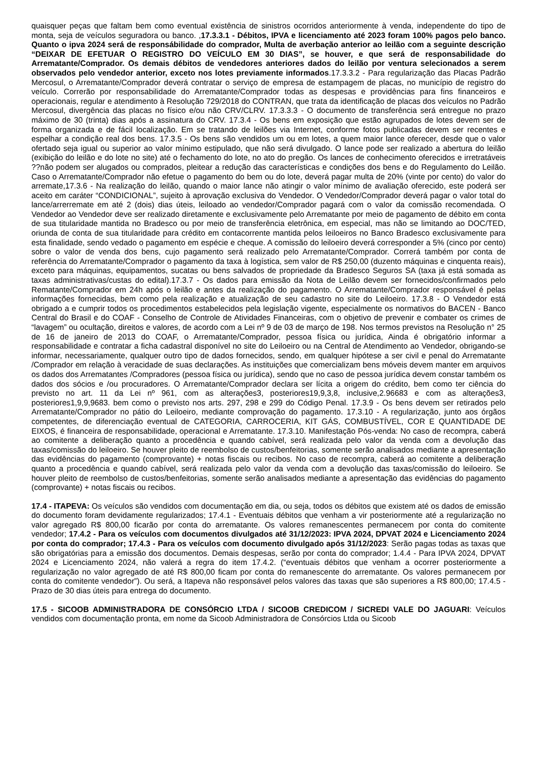quaisquer peças que faltam bem como eventual existência de sinistros ocorridos anteriormente à venda, independente do tipo de monta, seja de veículos seguradora ou banco. ,17.3.3.1 - Débitos, IPVA e licenciamento até 2023 foram 100% pagos pelo banco. Quanto o ipva 2024 será de responsábilidade do comprador, Multa de averbação anterior ao leilão com a seguinte descrição “DEIXAR DE EFETUAR O REGISTRO DO VEÍCULO EM 30 DIAS”, se houver, e que será de responsabilidade do Arrematante/Comprador. Os demais débitos de vendedores anteriores dados do leilão por ventura selecionados a serem observados pelo vendedor anterior, exceto nos lotes previamente informados.17.3.3.2 - Para regularização das Placas Padrão Mercosul, o Arrematante/Comprador deverá contratar o serviço de empresa de estampagem de placas, no município de registro do veículo. Correrão por responsabilidade do Arrematante/Comprador todas as despesas e providências para fins financeiros e operacionais, regular e atendimento à Resolução 729/2018 do CONTRAN, que trata da identificação de placas dos veículos no Padrão Mercosul, divergência das placas no físico e/ou não CRV/CLRV. 17.3.3.3 - O documento de transferência será entregue no prazo máximo de 30 (trinta) dias após a assinatura do CRV. 17.3.4 - Os bens em exposição que estão agrupados de lotes devem ser de forma organizada e de fácil localização. Em se tratando de leilões via Internet, conforme fotos publicadas devem ser recentes e espelhar a condição real dos bens. 17.3.5 - Os bens são vendidos um ou em lotes, a quem maior lance oferecer, desde que o valor ofertado seja igual ou superior ao valor mínimo estipulado, que não será divulgado. O lance pode ser realizado a abertura do leilão (exibição do leilão e do lote no site) até o fechamento do lote, no ato do pregão. Os lances de conhecimento oferecidos e irretratáveis ??não podem ser alugados ou comprados, pleitear a redução das características e condições dos bens e do Regulamento do Leilão. Caso o Arrematante/Comprador não efetue o pagamento do bem ou do lote, deverá pagar multa de 20% (vinte por cento) do valor do arremate,17.3.6 - Na realização do leilão, quando o maior lance não atingir o valor mínimo de avaliação oferecido, este poderá ser aceito em caráter “CONDICIONAL”, sujeito à aprovação exclusiva do Vendedor. O Vendedor/Comprador deverá pagar o valor total do lance/arrerremate em até 2 (dois) dias úteis, leiloado ao vendedor/Comprador pagará com o valor da comissão recomendada. O Vendedor ao Vendedor deve ser realizado diretamente e exclusivamente pelo Arrematante por meio de pagamento de débito em conta de sua titularidade mantida no Bradesco ou por meio de transferência eletrônica, em especial, mas não se limitando ao DOC/TED, oriunda de conta de sua titularidade para crédito em contacorrente mantida pelos leiloeiros no Banco Bradesco exclusivamente para esta finalidade, sendo vedado o pagamento em espécie e cheque. A comissão do leiloeiro deverá corresponder a 5% (cinco por cento) sobre o valor de venda dos bens, cujo pagamento será realizado pelo Arrematante/Comprador. Correrá também por conta de referência do Arrematante/Comprador o pagamento da taxa à logística, sem valor de R$ 250,00 (duzento máquinas e cinquenta reais), exceto para máquinas, equipamentos, sucatas ou bens salvados de propriedade da Bradesco Seguros SA (taxa já está somada as taxas administrativas/custas do edital).17.3.7 - Os dados para emissão da Nota de Leilão devem ser fornecidos/confirmados pelo Rematante/Comprador em 24h após o leilão e antes da realização do pagamento. O Arrematante/Comprador responsável é pelas informações fornecidas, bem como pela realização e atualização de seu cadastro no site do Leiloeiro. 17.3.8 - O Vendedor está obrigado a e cumprir todos os procedimentos estabelecidos pela legislação vigente, especialmente os normativos do BACEN - Banco Central do Brasil e do COAF - Conselho de Controle de Atividades Financeiras, com o objetivo de prevenir e combater os crimes de “lavagem” ou ocultação, direitos e valores, de acordo com a Lei nº 9 de 03 de março de 198. Nos termos previstos na Resolução n° 25 de 16 de janeiro de 2013 do COAF, o Arrematante/Comprador, pessoa física ou jurídica, Ainda é obrigatório informar a responsabilidade e contratar a ficha cadastral disponível no site do Leiloeiro ou na Central de Atendimento ao Vendedor, obrigando-se informar, necessariamente, qualquer outro tipo de dados fornecidos, sendo, em qualquer hipótese a ser civil e penal do Arrematante /Comprador em relação à veracidade de suas declarações. As instituições que comercializam bens móveis devem manter em arquivos os dados dos Arrematantes /Compradores (pessoa física ou jurídica), sendo que no caso de pessoa jurídica devem constar também os dados dos sócios e /ou procuradores. O Arrematante/Comprador declara ser lícita a origem do crédito, bem como ter ciência do previsto no art. 11 da Lei nº 961, com as alterações3, posteriores19,9,3,8, inclusive,2.96683 e com as alterações3, posteriores1,9,9,9683. bem como o previsto nos arts. 297, 298 e 299 do Código Penal. 17.3.9 - Os bens devem ser retirados pelo Arrematante/Comprador no pátio do Leiloeiro, mediante comprovação do pagamento. 17.3.10 - A regularização, junto aos órgãos competentes, de diferenciação eventual de CATEGORIA, CARROCERIA, KIT GÁS, COMBUSTÍVEL, COR E QUANTIDADE DE EIXOS, é financeira de responsabilidade, operacional e Arrematante. 17.3.10. Manifestação Pós-venda: No caso de recompra, caberá ao comitente a deliberação quanto a procedência e quando cabível, será realizada pelo valor da venda com a devolução das taxas/comissão do leiloeiro. Se houver pleito de reembolso de custos/benfeitorias, somente serão analisados mediante a apresentação das evidências do pagamento (comprovante) + notas fiscais ou recibos. No caso de recompra, caberá ao comitente a deliberação quanto a procedência e quando cabível, será realizada pelo valor da venda com a devolução das taxas/comissão do leiloeiro. Se houver pleito de reembolso de custos/benfeitorias, somente serão analisados mediante a apresentação das evidências do pagamento (comprovante) + notas fiscais ou recibos.
17.4 - ITAPEVA: Os veículos são vendidos com documentação em dia, ou seja, todos os débitos que existem até os dados de emissão do documento foram devidamente regularizados; 17.4.1 - Eventuais débitos que venham a vir posteriormente até a regularização no valor agregado R$ 800,00 ficarão por conta do arrematante. Os valores remanescentes permanecem por conta do comitente vendedor; 17.4.2 - Para os veículos com documentos divulgados até 31/12/2023: IPVA 2024, DPVAT 2024 e Licenciamento 2024 por conta do comprador; 17.4.3 - Para os veículos com documento divulgado após 31/12/2023: Serão pagas todas as taxas que são obrigatórias para a emissão dos documentos. Demais despesas, serão por conta do comprador; 1.4.4 - Para IPVA 2024, DPVAT 2024 e Licenciamento 2024, não valerá a regra do item 17.4.2. (“eventuais débitos que venham a ocorrer posteriormente a regularização no valor agregado de até R$ 800,00 ficam por conta do remanescente do arrematante. Os valores permanecem por conta do comitente vendedor”). Ou será, a Itapeva não responsável pelos valores das taxas que são superiores a R$ 800,00; 17.4.5 - Prazo de 30 dias úteis para entrega do documento.
17.5 - SICOOB ADMINISTRADORA DE CONSÓRCIO LTDA / SICOOB CREDICOM / SICREDI VALE DO JAGUARI: Veículos vendidos com documentação pronta, em nome da Sicoob Administradora de Consórcios Ltda ou Sicoob